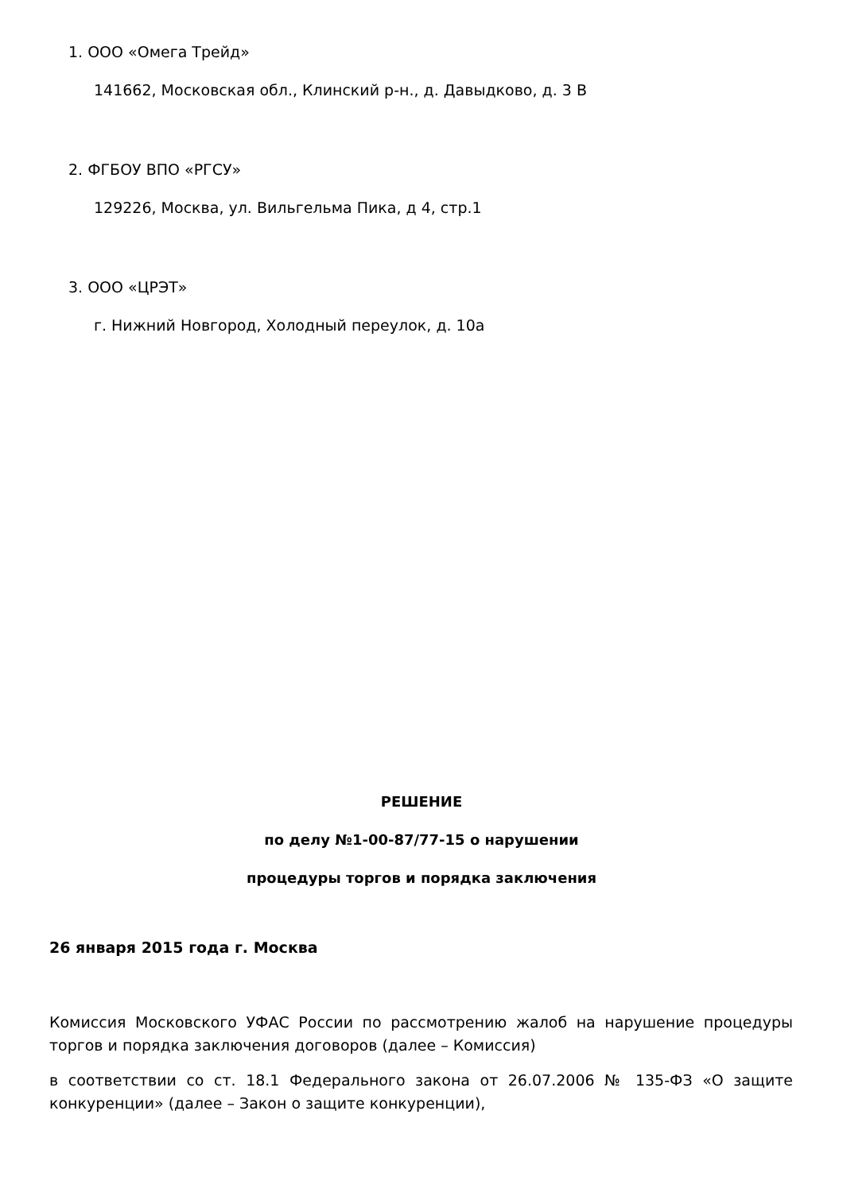1. ООО «Омега Трейд»
141662, Московская обл., Клинский р-н., д. Давыдково, д. 3 В
2. ФГБОУ ВПО «РГСУ»
129226, Москва, ул. Вильгельма Пика, д 4, стр.1
3. ООО «ЦРЭТ»
г. Нижний Новгород, Холодный переулок, д. 10а
РЕШЕНИЕ
по делу №1-00-87/77-15 о нарушении
процедуры торгов и порядка заключения
26 января 2015 года г. Москва
Комиссия Московского УФАС России по рассмотрению жалоб на нарушение процедуры торгов и порядка заключения договоров (далее – Комиссия)
в соответствии со ст. 18.1 Федерального закона от 26.07.2006 № 135-ФЗ «О защите конкуренции» (далее – Закон о защите конкуренции),